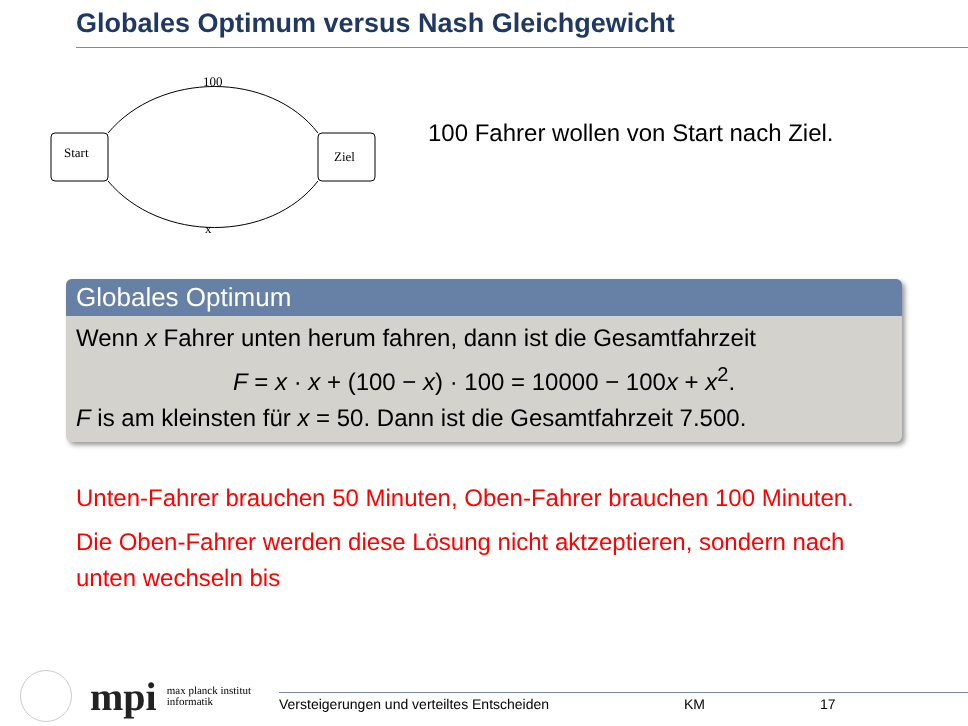Globales Optimum versus Nash Gleichgewicht
100
Start Ziel
x
100 Fahrer wollen von Start nach Ziel.
Globales Optimum
Wenn x Fahrer unten herum fahren, dann ist die Gesamtfahrzeit
F = x · x + (100 − x) · 100 = 10000 − 100x + x<sup>2</sup>.
F is am kleinsten für x = 50. Dann ist die Gesamtfahrzeit 7.500.
Unten-Fahrer brauchen 50 Minuten, Oben-Fahrer brauchen 100 Minuten.
Die Oben-Fahrer werden diese Lösung nicht aktzeptieren, sondern nach unten wechseln bis
mpi
max planck institut
informatik
Versteigerungen und verteiltes Entscheiden KM 17